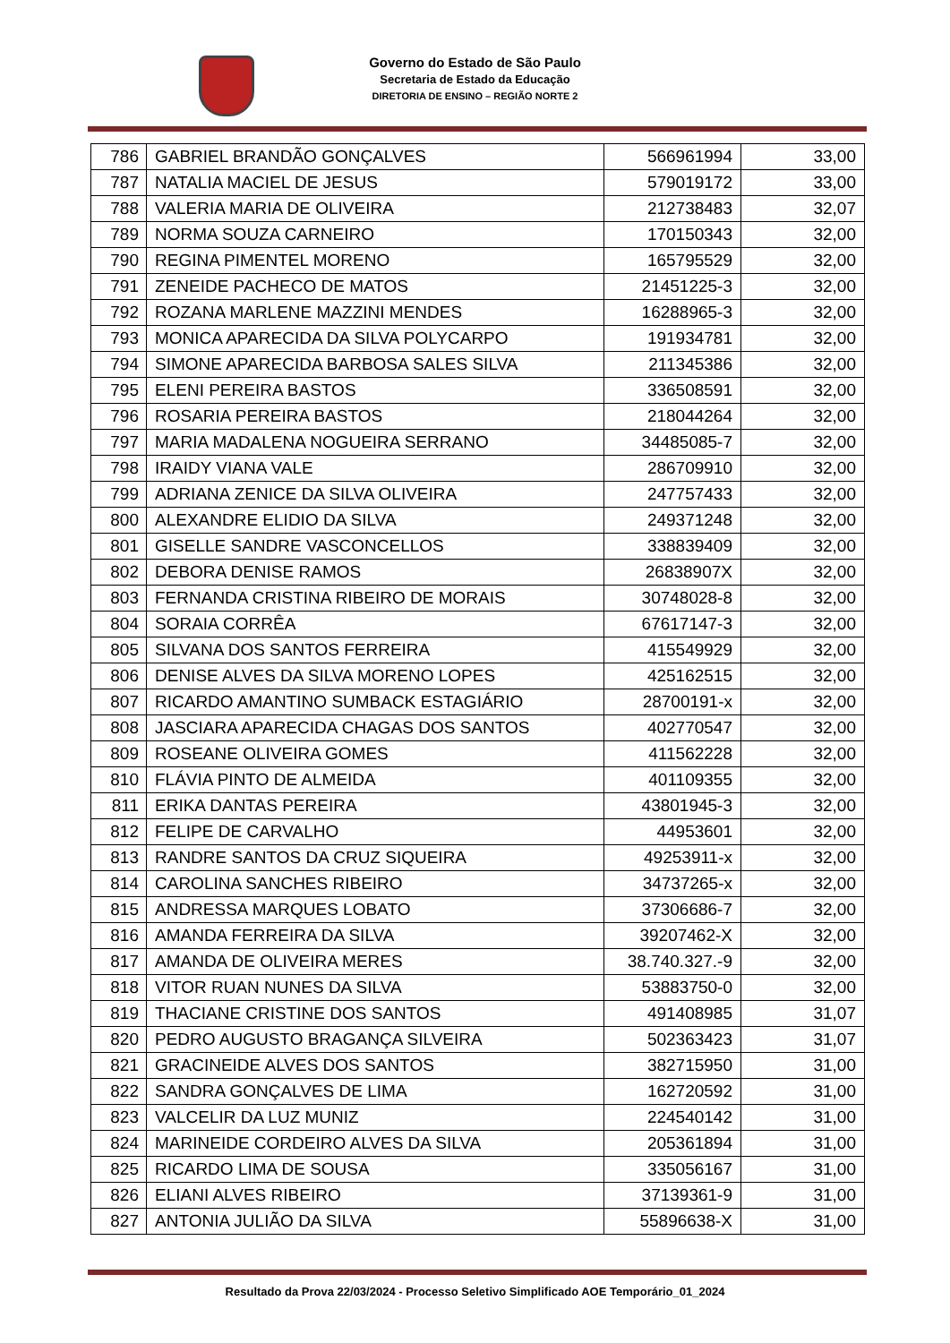Governo do Estado de São Paulo
Secretaria de Estado da Educação
DIRETORIA DE ENSINO – REGIÃO NORTE 2
| 786 | GABRIEL BRANDÃO GONÇALVES | 566961994 | 33,00 |
| 787 | NATALIA MACIEL DE JESUS | 579019172 | 33,00 |
| 788 | VALERIA MARIA DE OLIVEIRA | 212738483 | 32,07 |
| 789 | NORMA SOUZA CARNEIRO | 170150343 | 32,00 |
| 790 | REGINA PIMENTEL MORENO | 165795529 | 32,00 |
| 791 | ZENEIDE PACHECO DE MATOS | 21451225-3 | 32,00 |
| 792 | ROZANA MARLENE MAZZINI MENDES | 16288965-3 | 32,00 |
| 793 | MONICA APARECIDA DA SILVA POLYCARPO | 191934781 | 32,00 |
| 794 | SIMONE APARECIDA BARBOSA SALES SILVA | 211345386 | 32,00 |
| 795 | ELENI PEREIRA BASTOS | 336508591 | 32,00 |
| 796 | ROSARIA PEREIRA BASTOS | 218044264 | 32,00 |
| 797 | MARIA MADALENA NOGUEIRA SERRANO | 34485085-7 | 32,00 |
| 798 | IRAIDY VIANA VALE | 286709910 | 32,00 |
| 799 | ADRIANA ZENICE DA SILVA OLIVEIRA | 247757433 | 32,00 |
| 800 | ALEXANDRE ELIDIO DA SILVA | 249371248 | 32,00 |
| 801 | GISELLE SANDRE VASCONCELLOS | 338839409 | 32,00 |
| 802 | DEBORA DENISE RAMOS | 26838907X | 32,00 |
| 803 | FERNANDA CRISTINA RIBEIRO DE MORAIS | 30748028-8 | 32,00 |
| 804 | SORAIA CORRÊA | 67617147-3 | 32,00 |
| 805 | SILVANA DOS SANTOS FERREIRA | 415549929 | 32,00 |
| 806 | DENISE ALVES DA SILVA MORENO LOPES | 425162515 | 32,00 |
| 807 | RICARDO AMANTINO SUMBACK ESTAGIÁRIO | 28700191-x | 32,00 |
| 808 | JASCIARA APARECIDA CHAGAS DOS SANTOS | 402770547 | 32,00 |
| 809 | ROSEANE OLIVEIRA GOMES | 411562228 | 32,00 |
| 810 | FLÁVIA PINTO DE ALMEIDA | 401109355 | 32,00 |
| 811 | ERIKA DANTAS PEREIRA | 43801945-3 | 32,00 |
| 812 | FELIPE DE CARVALHO | 44953601 | 32,00 |
| 813 | RANDRE SANTOS DA CRUZ SIQUEIRA | 49253911-x | 32,00 |
| 814 | CAROLINA SANCHES RIBEIRO | 34737265-x | 32,00 |
| 815 | ANDRESSA MARQUES LOBATO | 37306686-7 | 32,00 |
| 816 | AMANDA FERREIRA DA SILVA | 39207462-X | 32,00 |
| 817 | AMANDA DE OLIVEIRA MERES | 38.740.327.-9 | 32,00 |
| 818 | VITOR RUAN NUNES DA SILVA | 53883750-0 | 32,00 |
| 819 | THACIANE CRISTINE DOS SANTOS | 491408985 | 31,07 |
| 820 | PEDRO AUGUSTO BRAGANÇA SILVEIRA | 502363423 | 31,07 |
| 821 | GRACINEIDE ALVES DOS SANTOS | 382715950 | 31,00 |
| 822 | SANDRA GONÇALVES DE LIMA | 162720592 | 31,00 |
| 823 | VALCELIR DA LUZ MUNIZ | 224540142 | 31,00 |
| 824 | MARINEIDE CORDEIRO ALVES DA SILVA | 205361894 | 31,00 |
| 825 | RICARDO LIMA DE SOUSA | 335056167 | 31,00 |
| 826 | ELIANI ALVES RIBEIRO | 37139361-9 | 31,00 |
| 827 | ANTONIA JULIÃO DA SILVA | 55896638-X | 31,00 |
Resultado da Prova 22/03/2024 - Processo Seletivo Simplificado AOE Temporário_01_2024